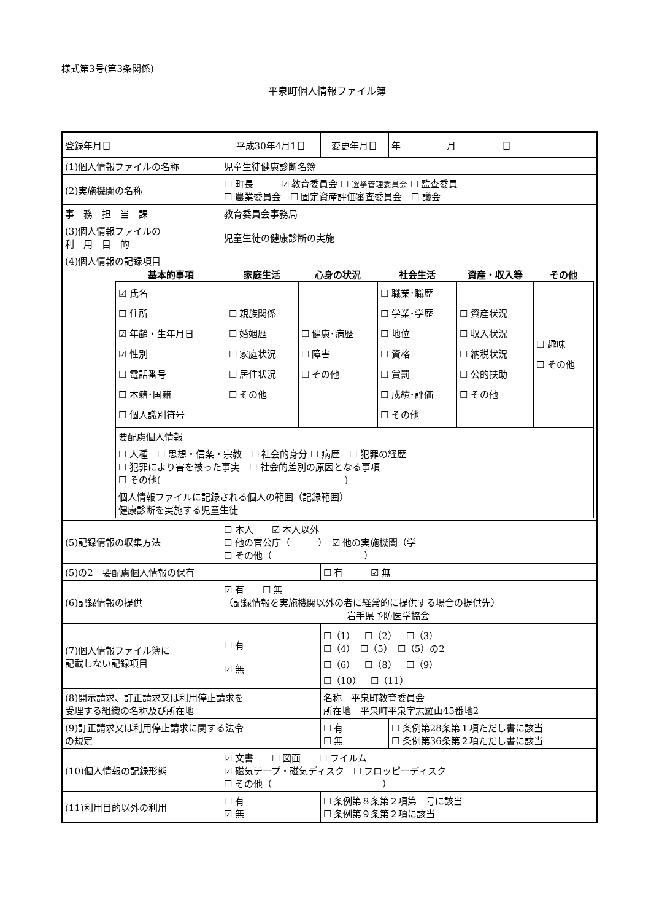様式第3号(第3条関係)
平泉町個人情報ファイル簿
| 登録年月日 | 平成30年4月1日 | | 変更年月日 | 年 月 日 |
| (1)個人情報ファイルの名称 | | 児童生徒健康診断名簿 | | |
| (2)実施機関の名称 | | ☐ 町長 ☑ 教育委員会 ☐ 選挙管理委員会 ☐ 監査委員 ☐ 農業委員会 ☐ 固定資産評価審査委員会 ☐ 議会 | | |
| 事 務 担 当 課 | | 教育委員会事務局 | | |
| (3)個人情報ファイルの 利 用 目 的 | | 児童生徒の健康診断の実施 | | |
| (4)個人情報の記録項目 / 基本的事項 / 家庭生活 / 心身の状況 / 社会生活 / 資産・収入等 / その他 / / --- / --- / --- / --- / --- / --- / / ☑ 氏名 ☐ 住所 ☑ 年齢・生年月日 ☑ 性別 ☐ 電話番号 ☐ 本籍･国籍 ☐ 個人識別符号 / ☐ 親族関係 ☐ 婚姻歴 ☐ 家庭状況 ☐ 居住状況 ☐ その他 / ☐ 健康･病歴 ☐ 障害 ☐ その他 / ☐ 職業･職歴 ☐ 学業･学歴 ☐ 地位 ☐ 資格 ☐ 賞罰 ☐ 成績･評価 ☐ その他 / ☐ 資産状況 ☐ 収入状況 ☐ 納税状況 ☐ 公的扶助 ☐ その他 / ☐ 趣味 ☐ その他 / / 要配慮個人情報 / / / / / / / ☐ 人種 ☐ 思想・信条・宗教 ☐ 社会的身分 ☐ 病歴 ☐ 犯罪の経歴 ☐ 犯罪により害を被った事実 ☐ 社会的差別の原因となる事項 ☐ その他( ) / / / / / / / 個人情報ファイルに記録される個人の範囲（記録範囲） 健康診断を実施する児童生徒 / / / / / / | | | | |
| (5)記録情報の収集方法 | | ☐ 本人 ☑ 本人以外 ☐ 他の官公庁（ ） ☑ 他の実施機関（学 ☐ その他（ ） | | |
| (5)の2 要配慮個人情報の保有 | | | ☐ 有 ☑ 無 | |
| (6)記録情報の提供 | | ☑ 有 ☐ 無 （記録情報を実施機関以外の者に経常的に提供する場合の提供先） 岩手県予防医学協会 | | |
| (7)個人情報ファイル簿に 記載しない記録項目 | | ☐ 有 ☑ 無 | ☐（1） ☐（2） ☐（3） ☐（4） ☐（5） ☐（5）の2 ☐（6） ☐（8） ☐（9） ☐（10） ☐（11） | |
| (8)開示請求、訂正請求又は利用停止請求を 受理する組織の名称及び所在地 | | | 名称 平泉町教育委員会 所在地 平泉町平泉字志羅山45番地2 | |
| (9)訂正請求又は利用停止請求に関する法令 の規定 | | | ☐ 有 ☐ 無 | ☐ 条例第28条第１項ただし書に該当 ☐ 条例第36条第２項ただし書に該当 |
| (10)個人情報の記録形態 | | ☑ 文書 ☐ 図面 ☐ フイルム ☑ 磁気テープ・磁気ディスク ☐ フロッピーディスク ☐ その他（ ） | | |
| (11)利用目的以外の利用 | | ☐ 有 ☑ 無 | ☐ 条例第８条第２項第 号に該当 ☐ 条例第９条第２項に該当 | |